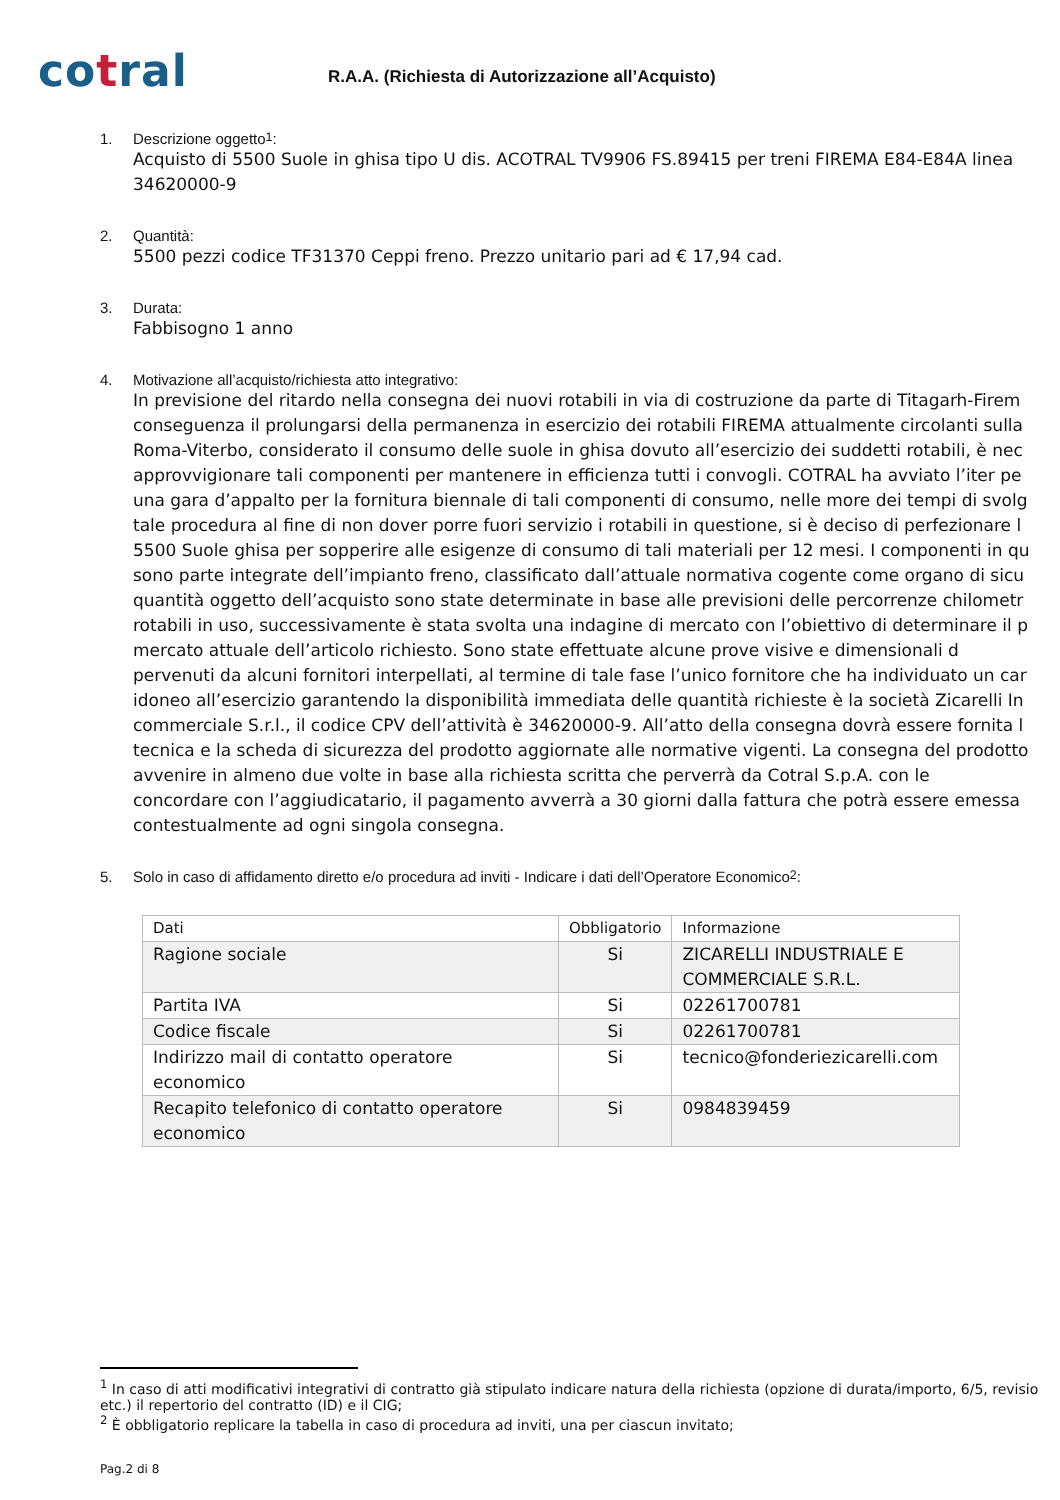cotral
R.A.A. (Richiesta di Autorizzazione all’Acquisto)
1. Descrizione oggetto <sup>1</sup>:
Acquisto di 5500 Suole in ghisa tipo U dis. ACOTRAL TV9906 FS.89415 per treni FIREMA E84-E84A linea
34620000-9
2. Quantità:
5500 pezzi codice TF31370 Ceppi freno. Prezzo unitario pari ad € 17,94 cad.
3. Durata:
Fabbisogno 1 anno
4. Motivazione all’acquisto/richiesta atto integrativo:
In previsione del ritardo nella consegna dei nuovi rotabili in via di costruzione da parte di Titagarh-Firem
conseguenza il prolungarsi della permanenza in esercizio dei rotabili FIREMA attualmente circolanti sulla
Roma-Viterbo, considerato il consumo delle suole in ghisa dovuto all’esercizio dei suddetti rotabili, è nec
approvvigionare tali componenti per mantenere in efficienza tutti i convogli. COTRAL ha avviato l’iter pe
una gara d’appalto per la fornitura biennale di tali componenti di consumo, nelle more dei tempi di svolg
tale procedura al fine di non dover porre fuori servizio i rotabili in questione, si è deciso di perfezionare l
5500 Suole ghisa per sopperire alle esigenze di consumo di tali materiali per 12 mesi. I componenti in qu
sono parte integrate dell’impianto freno, classificato dall’attuale normativa cogente come organo di sicu
quantità oggetto dell’acquisto sono state determinate in base alle previsioni delle percorrenze chilometr
rotabili in uso, successivamente è stata svolta una indagine di mercato con l’obiettivo di determinare il p
mercato attuale dell’articolo richiesto. Sono state effettuate alcune prove visive e dimensionali d
pervenuti da alcuni fornitori interpellati, al termine di tale fase l’unico fornitore che ha individuato un car
idoneo all’esercizio garantendo la disponibilità immediata delle quantità richieste è la società Zicarelli In
commerciale S.r.l., il codice CPV dell’attività è 34620000-9. All’atto della consegna dovrà essere fornita l
tecnica e la scheda di sicurezza del prodotto aggiornate alle normative vigenti. La consegna del prodotto
avvenire in almeno due volte in base alla richiesta scritta che perverrà da Cotral S.p.A. con le
concordare con l’aggiudicatario, il pagamento avverrà a 30 giorni dalla fattura che potrà essere emessa
contestualmente ad ogni singola consegna.
5. Solo in caso di affidamento diretto e/o procedura ad inviti - Indicare i dati dell’Operatore Economico <sup>2</sup>:
| Dati | Obbligatorio | Informazione |
| --- | --- | --- |
| Ragione sociale | Si | ZICARELLI INDUSTRIALE E COMMERCIALE S.R.L. |
| Partita IVA | Si | 02261700781 |
| Codice fiscale | Si | 02261700781 |
| Indirizzo mail di contatto operatore economico | Si | tecnico@fonderiezicarelli.com |
| Recapito telefonico di contatto operatore economico | Si | 0984839459 |
<sup>1</sup> In caso di atti modificativi integrativi di contratto già stipulato indicare natura della richiesta (opzione di durata/importo, 6/5, revisio
etc.) il repertorio del contratto (ID) e il CIG;
<sup>2</sup> È obbligatorio replicare la tabella in caso di procedura ad inviti, una per ciascun invitato;
Pag.2 di 8